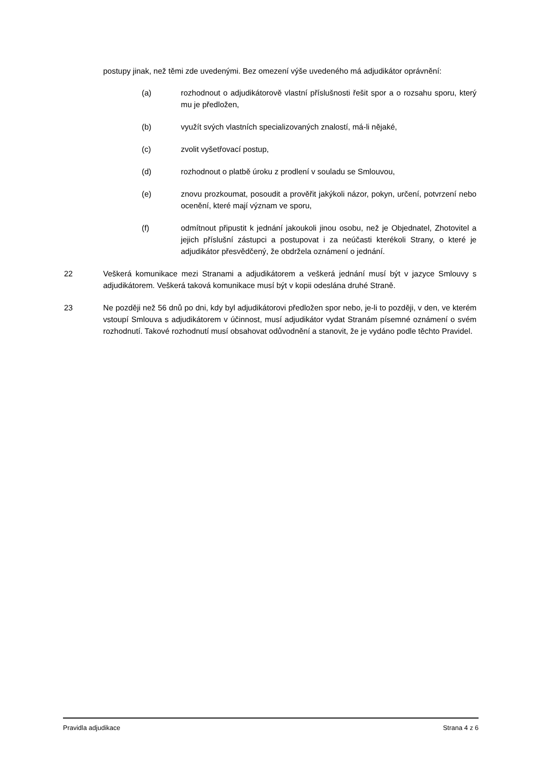postupy jinak, než těmi zde uvedenými. Bez omezení výše uvedeného má adjudikátor oprávnění:
(a) rozhodnout o adjudikátorově vlastní příslušnosti řešit spor a o rozsahu sporu, který mu je předložen,
(b) využít svých vlastních specializovaných znalostí, má-li nějaké,
(c) zvolit vyšetřovací postup,
(d) rozhodnout o platbě úroku z prodlení v souladu se Smlouvou,
(e) znovu prozkoumat, posoudit a prověřit jakýkoli názor, pokyn, určení, potvrzení nebo ocenění, které mají význam ve sporu,
(f) odmítnout připustit k jednání jakoukoli jinou osobu, než je Objednatel, Zhotovitel a jejich příslušní zástupci a postupovat i za neúčasti kterékoli Strany, o které je adjudikátor přesvědčený, že obdržela oznámení o jednání.
22 Veškerá komunikace mezi Stranami a adjudikátorem a veškerá jednání musí být v jazyce Smlouvy s adjudikátorem. Veškerá taková komunikace musí být v kopii odeslána druhé Straně.
23 Ne později než 56 dnů po dni, kdy byl adjudikátorovi předložen spor nebo, je-li to později, v den, ve kterém vstoupí Smlouva s adjudikátorem v účinnost, musí adjudikátor vydat Stranám písemné oznámení o svém rozhodnutí. Takové rozhodnutí musí obsahovat odůvodnění a stanovit, že je vydáno podle těchto Pravidel.
Pravidla adjudikace Strana 4 z 6